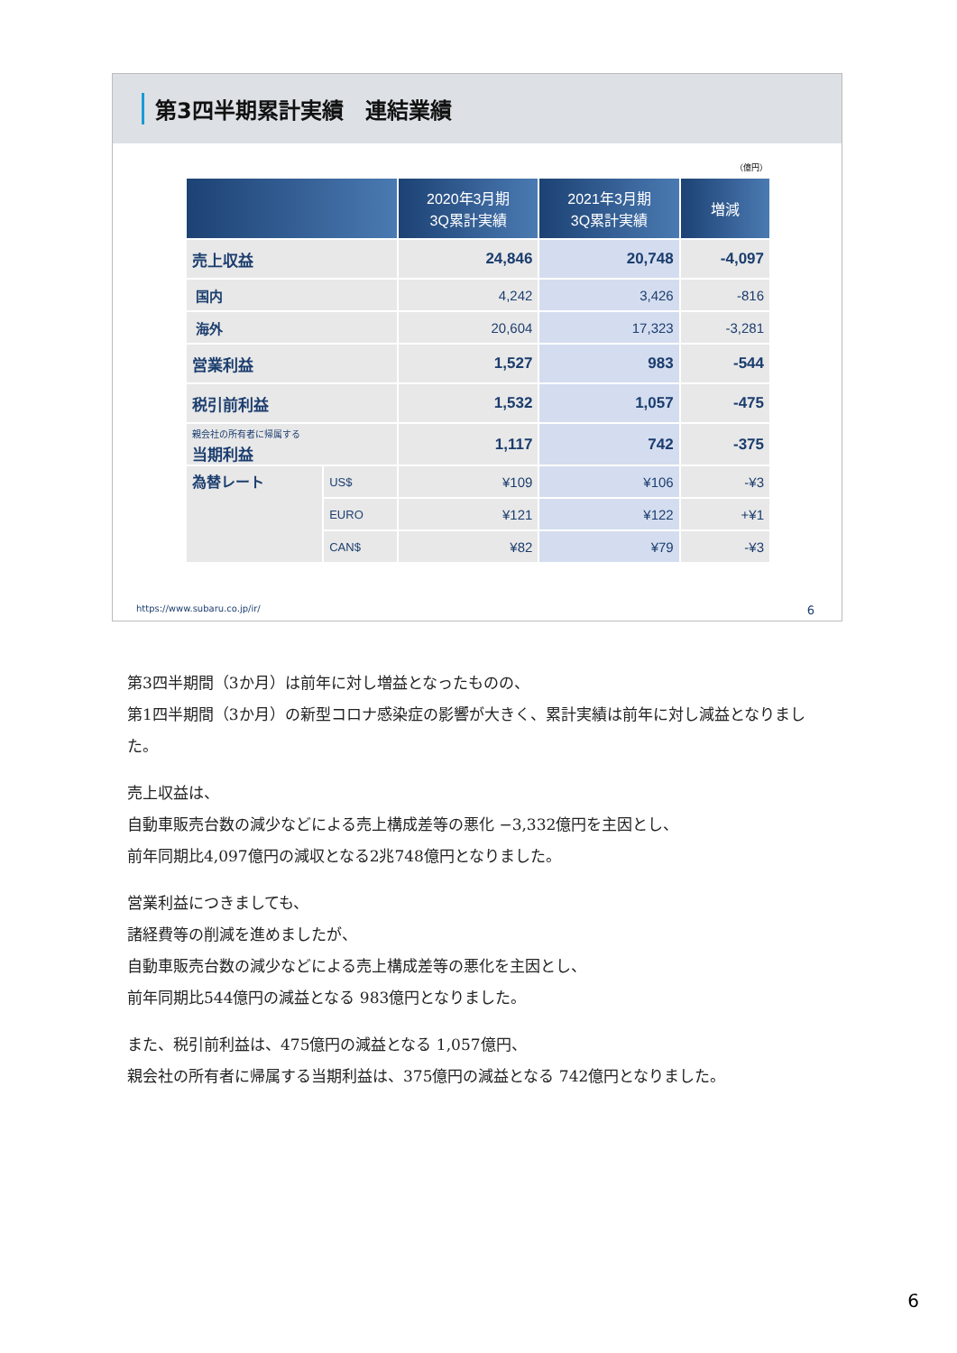第3四半期累計実績　連結業績
（億円）
| | | 2020年3月期 3Q累計実績 | 2021年3月期 3Q累計実績 | 増減 |
| --- | --- | --- | --- | --- |
| 売上収益 | | 24,846 | 20,748 | -4,097 |
| 国内 | | 4,242 | 3,426 | -816 |
| 海外 | | 20,604 | 17,323 | -3,281 |
| 営業利益 | | 1,527 | 983 | -544 |
| 税引前利益 | | 1,532 | 1,057 | -475 |
| 親会社の所有者に帰属する 当期利益 | | 1,117 | 742 | -375 |
| 為替レート | US$ | ¥109 | ¥106 | -¥3 |
| | EURO | ¥121 | ¥122 | +¥1 |
| | CAN$ | ¥82 | ¥79 | -¥3 |
https://www.subaru.co.jp/ir/ 6
第3四半期間（3か月）は前年に対し増益となったものの、
第1四半期間（3か月）の新型コロナ感染症の影響が大きく、累計実績は前年に対し減益となりました。
売上収益は、
自動車販売台数の減少などによる売上構成差等の悪化 −3,332億円を主因とし、
前年同期比4,097億円の減収となる2兆748億円となりました。
営業利益につきましても、
諸経費等の削減を進めましたが、
自動車販売台数の減少などによる売上構成差等の悪化を主因とし、
前年同期比544億円の減益となる 983億円となりました。
また、税引前利益は、475億円の減益となる 1,057億円、
親会社の所有者に帰属する当期利益は、375億円の減益となる 742億円となりました。
6